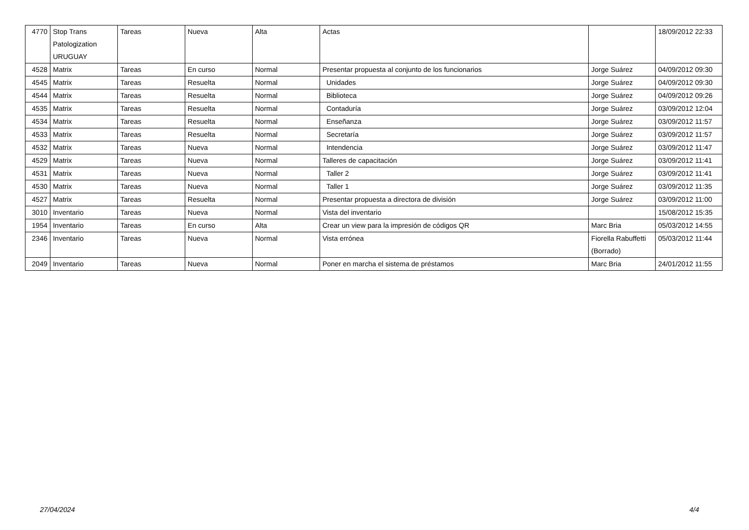| 4770 | Stop Trans Patologization URUGUAY | Tareas | Nueva | Alta | Actas | | 18/09/2012 22:33 |
| 4528 | Matrix | Tareas | En curso | Normal | Presentar propuesta al conjunto de los funcionarios | Jorge Suárez | 04/09/2012 09:30 |
| 4545 | Matrix | Tareas | Resuelta | Normal | Unidades | Jorge Suárez | 04/09/2012 09:30 |
| 4544 | Matrix | Tareas | Resuelta | Normal | Biblioteca | Jorge Suárez | 04/09/2012 09:26 |
| 4535 | Matrix | Tareas | Resuelta | Normal | Contaduría | Jorge Suárez | 03/09/2012 12:04 |
| 4534 | Matrix | Tareas | Resuelta | Normal | Enseñanza | Jorge Suárez | 03/09/2012 11:57 |
| 4533 | Matrix | Tareas | Resuelta | Normal | Secretaría | Jorge Suárez | 03/09/2012 11:57 |
| 4532 | Matrix | Tareas | Nueva | Normal | Intendencia | Jorge Suárez | 03/09/2012 11:47 |
| 4529 | Matrix | Tareas | Nueva | Normal | Talleres de capacitación | Jorge Suárez | 03/09/2012 11:41 |
| 4531 | Matrix | Tareas | Nueva | Normal | Taller 2 | Jorge Suárez | 03/09/2012 11:41 |
| 4530 | Matrix | Tareas | Nueva | Normal | Taller 1 | Jorge Suárez | 03/09/2012 11:35 |
| 4527 | Matrix | Tareas | Resuelta | Normal | Presentar propuesta a directora de división | Jorge Suárez | 03/09/2012 11:00 |
| 3010 | Inventario | Tareas | Nueva | Normal | Vista del inventario | | 15/08/2012 15:35 |
| 1954 | Inventario | Tareas | En curso | Alta | Crear un view para la impresión de códigos QR | Marc Bria | 05/03/2012 14:55 |
| 2346 | Inventario | Tareas | Nueva | Normal | Vista errónea | Fiorella Rabuffetti (Borrado) | 05/03/2012 11:44 |
| 2049 | Inventario | Tareas | Nueva | Normal | Poner en marcha el sistema de préstamos | Marc Bria | 24/01/2012 11:55 |
27/04/2024 4/4